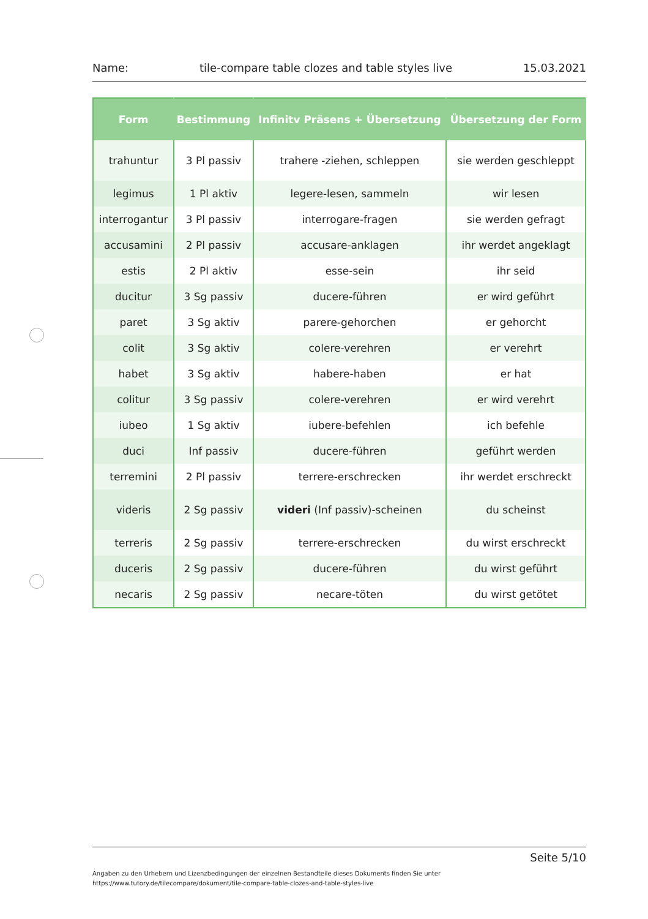Name: tile-compare table clozes and table styles live 15.03.2021
| Form | Bestimmung | Infinitv Präsens + Übersetzung | Übersetzung der Form |
| --- | --- | --- | --- |
| trahuntur | 3 Pl passiv | trahere -ziehen, schleppen | sie werden geschleppt |
| legimus | 1 Pl aktiv | legere-lesen, sammeln | wir lesen |
| interrogantur | 3 Pl passiv | interrogare-fragen | sie werden gefragt |
| accusamini | 2 Pl passiv | accusare-anklagen | ihr werdet angeklagt |
| estis | 2 Pl aktiv | esse-sein | ihr seid |
| ducitur | 3 Sg passiv | ducere-führen | er wird geführt |
| paret | 3 Sg aktiv | parere-gehorchen | er gehorcht |
| colit | 3 Sg aktiv | colere-verehren | er verehrt |
| habet | 3 Sg aktiv | habere-haben | er hat |
| colitur | 3 Sg passiv | colere-verehren | er wird verehrt |
| iubeo | 1 Sg aktiv | iubere-befehlen | ich befehle |
| duci | Inf passiv | ducere-führen | geführt werden |
| terremini | 2 Pl passiv | terrere-erschrecken | ihr werdet erschreckt |
| videris | 2 Sg passiv | videri (Inf passiv)-scheinen | du scheinst |
| terreris | 2 Sg passiv | terrere-erschrecken | du wirst erschreckt |
| duceris | 2 Sg passiv | ducere-führen | du wirst geführt |
| necaris | 2 Sg passiv | necare-töten | du wirst getötet |
Seite 5/10
Angaben zu den Urhebern und Lizenzbedingungen der einzelnen Bestandteile dieses Dokuments finden Sie unter
https://www.tutory.de/tilecompare/dokument/tile-compare-table-clozes-and-table-styles-live